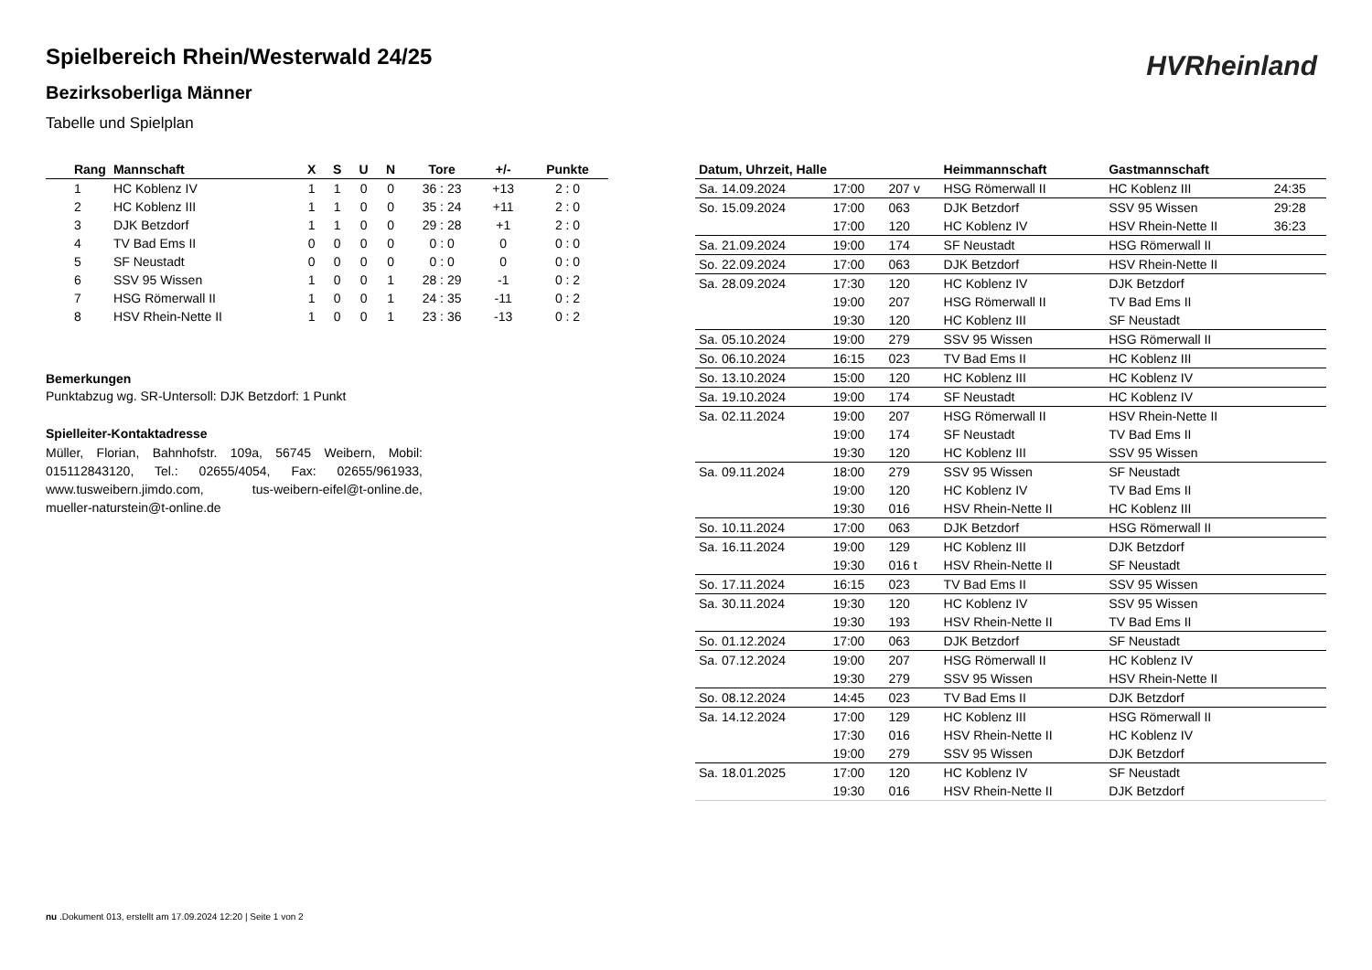Spielbereich Rhein/Westerwald 24/25
Bezirksoberliga Männer
Tabelle und Spielplan
HVRheinland
| Rang | Mannschaft | X | S | U | N | Tore | +/- | Punkte |
| --- | --- | --- | --- | --- | --- | --- | --- | --- |
| 1 | HC Koblenz IV | 1 | 1 | 0 | 0 | 36 : 23 | +13 | 2 : 0 |
| 2 | HC Koblenz III | 1 | 1 | 0 | 0 | 35 : 24 | +11 | 2 : 0 |
| 3 | DJK Betzdorf | 1 | 1 | 0 | 0 | 29 : 28 | +1 | 2 : 0 |
| 4 | TV Bad Ems II | 0 | 0 | 0 | 0 | 0 : 0 | 0 | 0 : 0 |
| 5 | SF Neustadt | 0 | 0 | 0 | 0 | 0 : 0 | 0 | 0 : 0 |
| 6 | SSV 95 Wissen | 1 | 0 | 0 | 1 | 28 : 29 | -1 | 0 : 2 |
| 7 | HSG Römerwall II | 1 | 0 | 0 | 1 | 24 : 35 | -11 | 0 : 2 |
| 8 | HSV Rhein-Nette II | 1 | 0 | 0 | 1 | 23 : 36 | -13 | 0 : 2 |
Bemerkungen
Punktabzug wg. SR-Untersoll: DJK Betzdorf: 1 Punkt
Spielleiter-Kontaktadresse
Müller, Florian, Bahnhofstr. 109a, 56745 Weibern, Mobil: 015112843120, Tel.: 02655/4054, Fax: 02655/961933, www.tusweibern.jimdo.com, tus-weibern-eifel@t-online.de, mueller-naturstein@t-online.de
| Datum, Uhrzeit, Halle | | | Heimmannschaft | Gastmannschaft | |
| --- | --- | --- | --- | --- | --- |
| Sa. 14.09.2024 | 17:00 | 207 v | HSG Römerwall II | HC Koblenz III | 24:35 |
| So. 15.09.2024 | 17:00 | 063 | DJK Betzdorf | SSV 95 Wissen | 29:28 |
| | 17:00 | 120 | HC Koblenz IV | HSV Rhein-Nette II | 36:23 |
| Sa. 21.09.2024 | 19:00 | 174 | SF Neustadt | HSG Römerwall II | |
| So. 22.09.2024 | 17:00 | 063 | DJK Betzdorf | HSV Rhein-Nette II | |
| Sa. 28.09.2024 | 17:30 | 120 | HC Koblenz IV | DJK Betzdorf | |
| | 19:00 | 207 | HSG Römerwall II | TV Bad Ems II | |
| | 19:30 | 120 | HC Koblenz III | SF Neustadt | |
| Sa. 05.10.2024 | 19:00 | 279 | SSV 95 Wissen | HSG Römerwall II | |
| So. 06.10.2024 | 16:15 | 023 | TV Bad Ems II | HC Koblenz III | |
| So. 13.10.2024 | 15:00 | 120 | HC Koblenz III | HC Koblenz IV | |
| Sa. 19.10.2024 | 19:00 | 174 | SF Neustadt | HC Koblenz IV | |
| Sa. 02.11.2024 | 19:00 | 207 | HSG Römerwall II | HSV Rhein-Nette II | |
| | 19:00 | 174 | SF Neustadt | TV Bad Ems II | |
| | 19:30 | 120 | HC Koblenz III | SSV 95 Wissen | |
| Sa. 09.11.2024 | 18:00 | 279 | SSV 95 Wissen | SF Neustadt | |
| | 19:00 | 120 | HC Koblenz IV | TV Bad Ems II | |
| | 19:30 | 016 | HSV Rhein-Nette II | HC Koblenz III | |
| So. 10.11.2024 | 17:00 | 063 | DJK Betzdorf | HSG Römerwall II | |
| Sa. 16.11.2024 | 19:00 | 129 | HC Koblenz III | DJK Betzdorf | |
| | 19:30 | 016 t | HSV Rhein-Nette II | SF Neustadt | |
| So. 17.11.2024 | 16:15 | 023 | TV Bad Ems II | SSV 95 Wissen | |
| Sa. 30.11.2024 | 19:30 | 120 | HC Koblenz IV | SSV 95 Wissen | |
| | 19:30 | 193 | HSV Rhein-Nette II | TV Bad Ems II | |
| So. 01.12.2024 | 17:00 | 063 | DJK Betzdorf | SF Neustadt | |
| Sa. 07.12.2024 | 19:00 | 207 | HSG Römerwall II | HC Koblenz IV | |
| | 19:30 | 279 | SSV 95 Wissen | HSV Rhein-Nette II | |
| So. 08.12.2024 | 14:45 | 023 | TV Bad Ems II | DJK Betzdorf | |
| Sa. 14.12.2024 | 17:00 | 129 | HC Koblenz III | HSG Römerwall II | |
| | 17:30 | 016 | HSV Rhein-Nette II | HC Koblenz IV | |
| | 19:00 | 279 | SSV 95 Wissen | DJK Betzdorf | |
| Sa. 18.01.2025 | 17:00 | 120 | HC Koblenz IV | SF Neustadt | |
| | 19:30 | 016 | HSV Rhein-Nette II | DJK Betzdorf | |
nu .Dokument 013, erstellt am 17.09.2024 12:20 | Seite 1 von 2